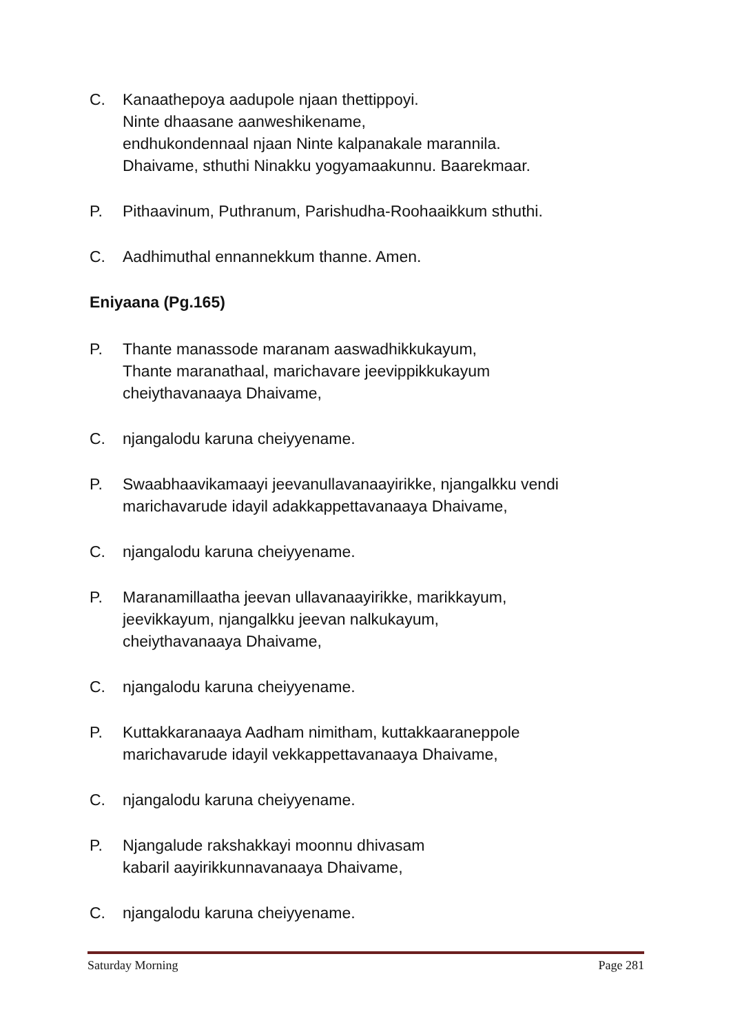C. Kanaathepoya aadupole njaan thettippoyi.
Ninte dhaasane aanweshikename,
endhukondennaal njaan Ninte kalpanakale marannila.
Dhaivame, sthuthi Ninakku yogyamaakunnu. Baarekmaar.
P. Pithaavinum, Puthranum, Parishudha-Roohaaikkum sthuthi.
C. Aadhimuthal ennannekkum thanne. Amen.
Eniyaana (Pg.165)
P. Thante manassode maranam aaswadhikkukayum,
Thante maranathaal, marichavare jeevippikkukayum
cheiythavanaaya Dhaivame,
C. njangalodu karuna cheiyyename.
P. Swaabhaavikamaayi jeevanullavanaayirikke, njangalkku vendi
marichavarude idayil adakkappettavanaaya Dhaivame,
C. njangalodu karuna cheiyyename.
P. Maranamillaatha jeevan ullavanaayirikke, marikkayum,
jeevikkayum, njangalkku jeevan nalkukayum,
cheiythavanaaya Dhaivame,
C. njangalodu karuna cheiyyename.
P. Kuttakkaranaaya Aadham nimitham, kuttakkaaraneppole
marichavarude idayil vekkappettavanaaya Dhaivame,
C. njangalodu karuna cheiyyename.
P. Njangalude rakshakkayi moonnu dhivasam
kabaril aayirikkunnavanaaya Dhaivame,
C. njangalodu karuna cheiyyename.
Saturday Morning Page 281